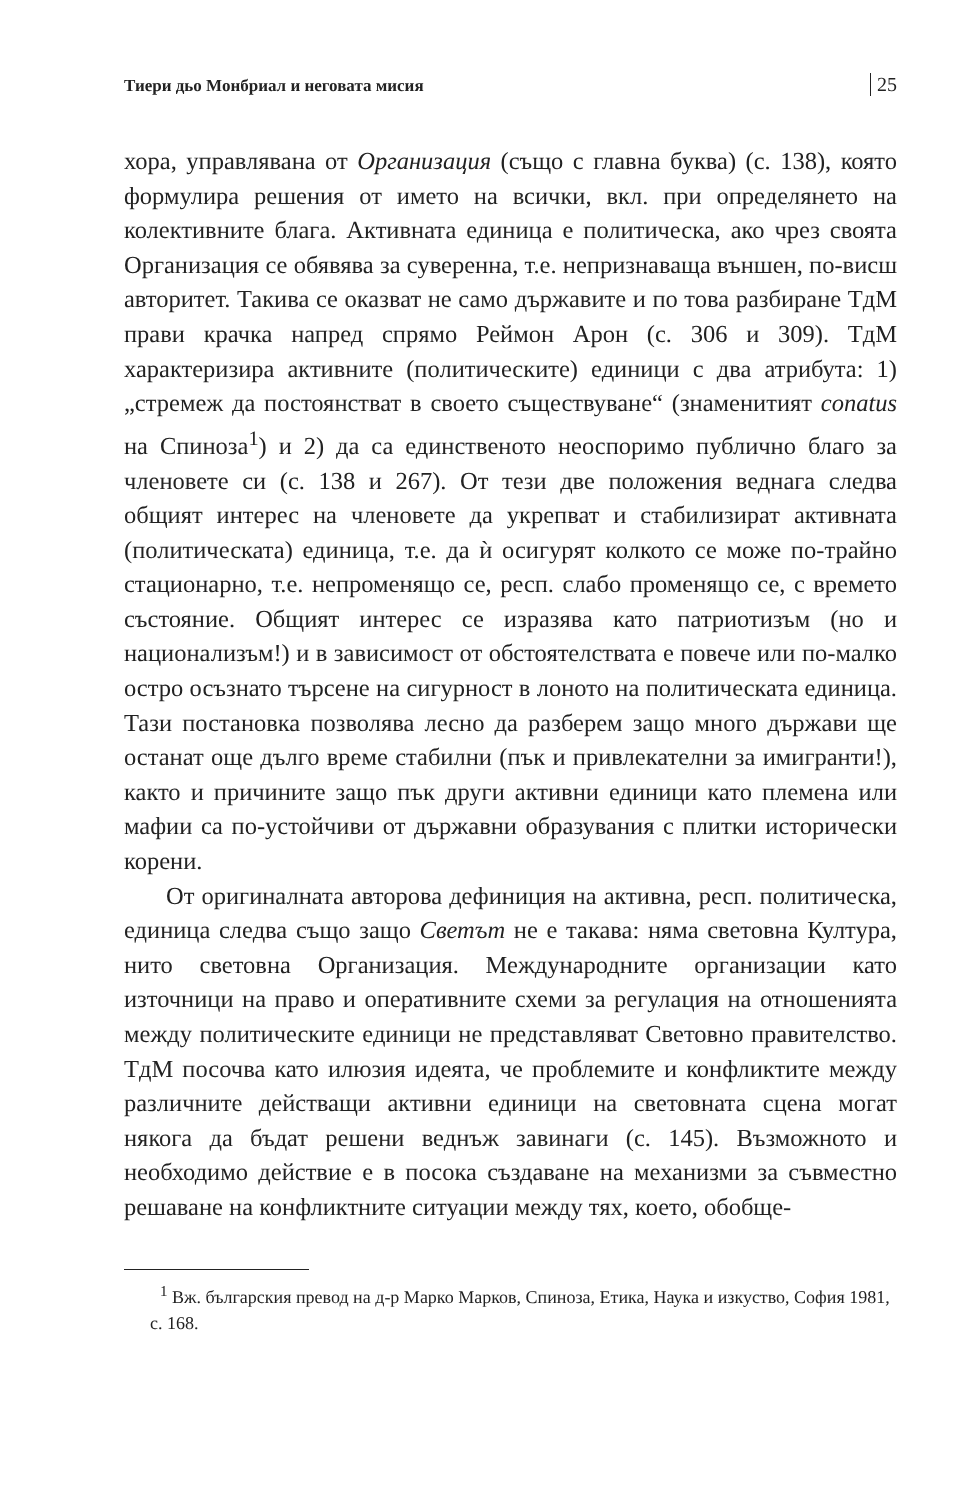Тиери дьо Монбриал и неговата мисия 25
хора, управлявана от Организация (също с главна буква) (с. 138), която формулира решения от името на всички, вкл. при определянето на колективните блага. Активната единица е политическа, ако чрез своята Организация се обявява за суверенна, т.е. непризнаваща външен, по-висш авторитет. Такива се оказват не само държавите и по това разбиране ТдМ прави крачка напред спрямо Реймон Арон (с. 306 и 309). ТдМ характеризира активните (политическите) единици с два атрибута: 1) „стремеж да постоянстват в своето съществуване“ (знаменитият conatus на Спиноза<sup>1</sup>) и 2) да са единственото неоспоримо публично благо за членовете си (с. 138 и 267). От тези две положения веднага следва общият интерес на членовете да укрепват и стабилизират активната (политическата) единица, т.е. да ѝ осигурят колкото се може по-трайно стационарно, т.е. непроменящо се, респ. слабо променящо се, с времето състояние. Общият интерес се изразява като патриотизъм (но и национализъм!) и в зависимост от обстоятелствата е повече или по-малко остро осъзнато търсене на сигурност в лоното на политическата единица. Тази постановка позволява лесно да разберем защо много държави ще останат още дълго време стабилни (пък и привлекателни за имигранти!), както и причините защо пък други активни единици като племена или мафии са по-устойчиви от държавни образувания с плитки исторически корени.
От оригиналната авторова дефиниция на активна, респ. политическа, единица следва също защо Светът не е такава: няма световна Култура, нито световна Организация. Международните организации като източници на право и оперативните схеми за регулация на отношенията между политическите единици не представляват Световно правителство. ТдМ посочва като илюзия идеята, че проблемите и конфликтите между различните действащи активни единици на световната сцена могат някога да бъдат решени веднъж завинаги (с. 145). Възможното и необходимо действие е в посока създаване на механизми за съвместно решаване на конфликтните ситуации между тях, което, обобще-
<sup>1</sup> Вж. българския превод на д-р Марко Марков, Спиноза, Етика, Наука и изкуство, София 1981, с. 168.